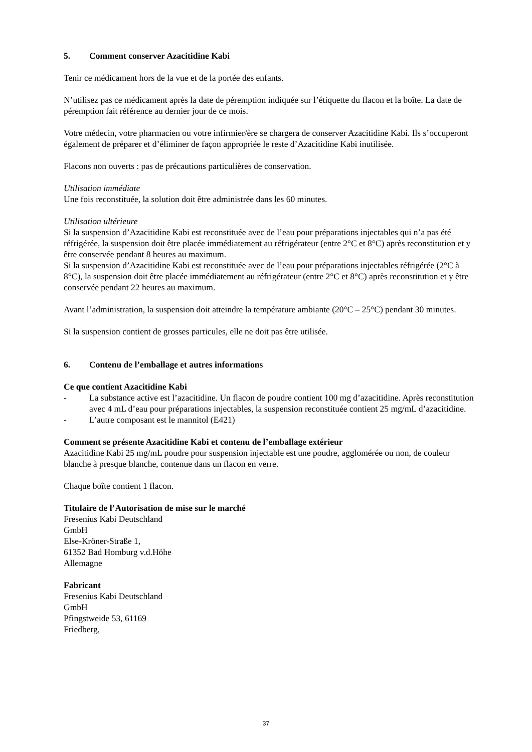5. Comment conserver Azacitidine Kabi
Tenir ce médicament hors de la vue et de la portée des enfants.
N’utilisez pas ce médicament après la date de péremption indiquée sur l’étiquette du flacon et la boîte. La date de péremption fait référence au dernier jour de ce mois.
Votre médecin, votre pharmacien ou votre infirmier/ère se chargera de conserver Azacitidine Kabi. Ils s’occuperont également de préparer et d’éliminer de façon appropriée le reste d’Azacitidine Kabi inutilisée.
Flacons non ouverts : pas de précautions particulières de conservation.
Utilisation immédiate
Une fois reconstituée, la solution doit être administrée dans les 60 minutes.
Utilisation ultérieure
Si la suspension d’Azacitidine Kabi est reconstituée avec de l’eau pour préparations injectables qui n’a pas été réfrigérée, la suspension doit être placée immédiatement au réfrigérateur (entre 2°C et 8°C) après reconstitution et y être conservée pendant 8 heures au maximum.
Si la suspension d’Azacitidine Kabi est reconstituée avec de l’eau pour préparations injectables réfrigérée (2°C à 8°C), la suspension doit être placée immédiatement au réfrigérateur (entre 2°C et 8°C) après reconstitution et y être conservée pendant 22 heures au maximum.
Avant l’administration, la suspension doit atteindre la température ambiante (20°C – 25°C) pendant 30 minutes.
Si la suspension contient de grosses particules, elle ne doit pas être utilisée.
6. Contenu de l’emballage et autres informations
Ce que contient Azacitidine Kabi
- La substance active est l’azacitidine. Un flacon de poudre contient 100 mg d’azacitidine. Après reconstitution avec 4 mL d’eau pour préparations injectables, la suspension reconstituée contient 25 mg/mL d’azacitidine.
- L’autre composant est le mannitol (E421)
Comment se présente Azacitidine Kabi et contenu de l’emballage extérieur
Azacitidine Kabi 25 mg/mL poudre pour suspension injectable est une poudre, agglomérée ou non, de couleur blanche à presque blanche, contenue dans un flacon en verre.
Chaque boîte contient 1 flacon.
Titulaire de l’Autorisation de mise sur le marché
Fresenius Kabi Deutschland
GmbH
Else-Kröner-Straße 1,
61352 Bad Homburg v.d.Höhe
Allemagne
Fabricant
Fresenius Kabi Deutschland
GmbH
Pfingstweide 53, 61169
Friedberg,
37